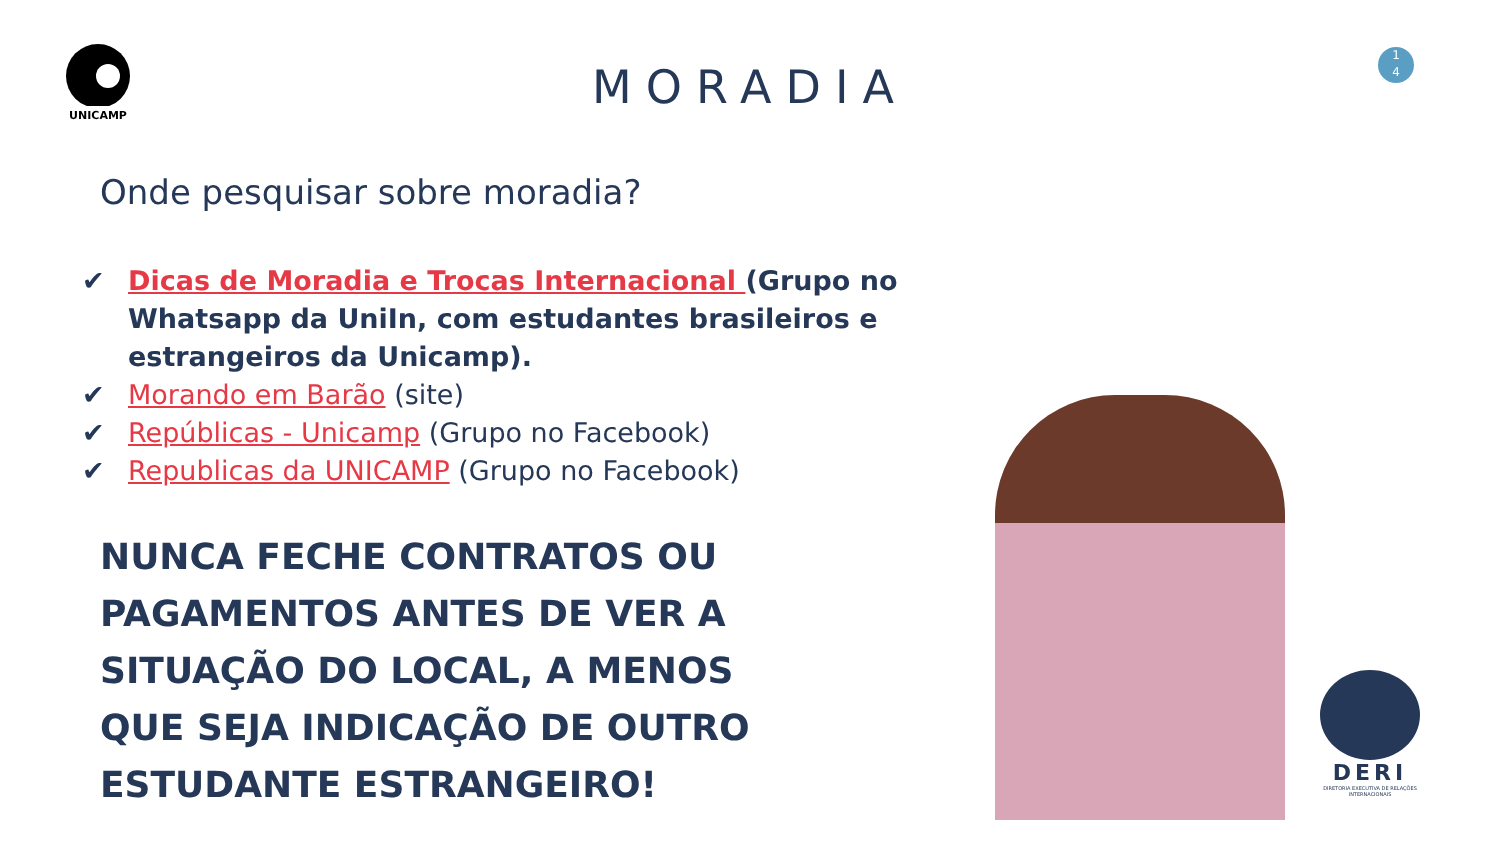UNICAMP
1
4
MORADIA
Onde pesquisar sobre moradia?
✔ Dicas de Moradia e Trocas Internacional (Grupo no Whatsapp da UniIn, com estudantes brasileiros e estrangeiros da Unicamp).
✔ Morando em Barão (site)
✔ Repúblicas - Unicamp (Grupo no Facebook)
✔ Republicas da UNICAMP (Grupo no Facebook)
NUNCA FECHE CONTRATOS OU PAGAMENTOS ANTES DE VER A SITUAÇÃO DO LOCAL, A MENOS QUE SEJA INDICAÇÃO DE OUTRO ESTUDANTE ESTRANGEIRO!
DERI
DIRETORIA EXECUTIVA DE RELAÇÕES INTERNACIONAIS